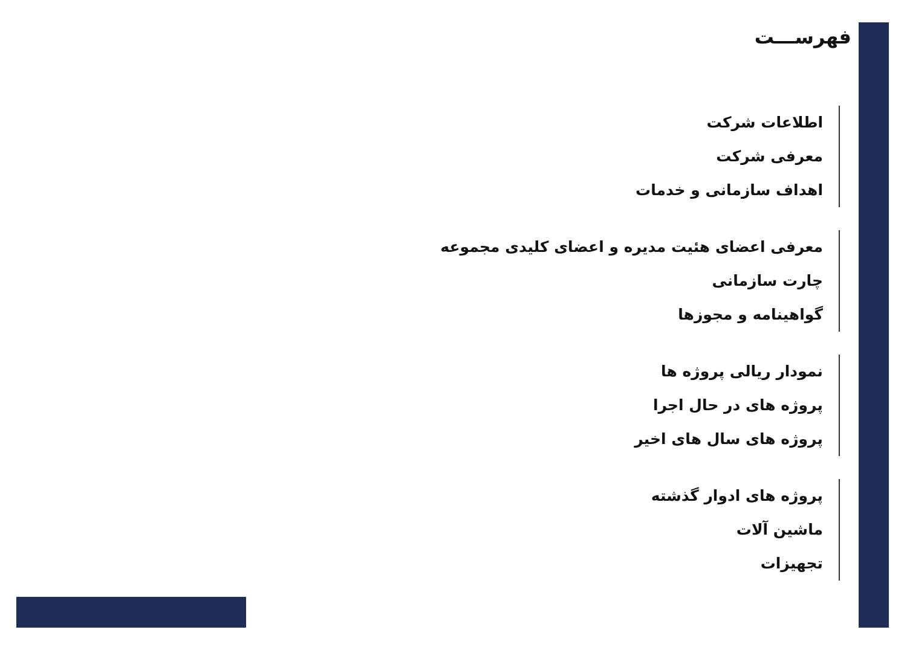فهرســـت
اطلاعات شرکت
معرفی شرکت
اهداف سازمانی و خدمات
معرفی اعضای هئیت مدیره و اعضای کلیدی مجموعه
چارت سازمانی
گواهینامه و مجوزها
نمودار ریالی پروژه ها
پروژه های در حال اجرا
پروژه های سال های اخیر
پروژه های ادوار گذشته
ماشین آلات
تجهیزات